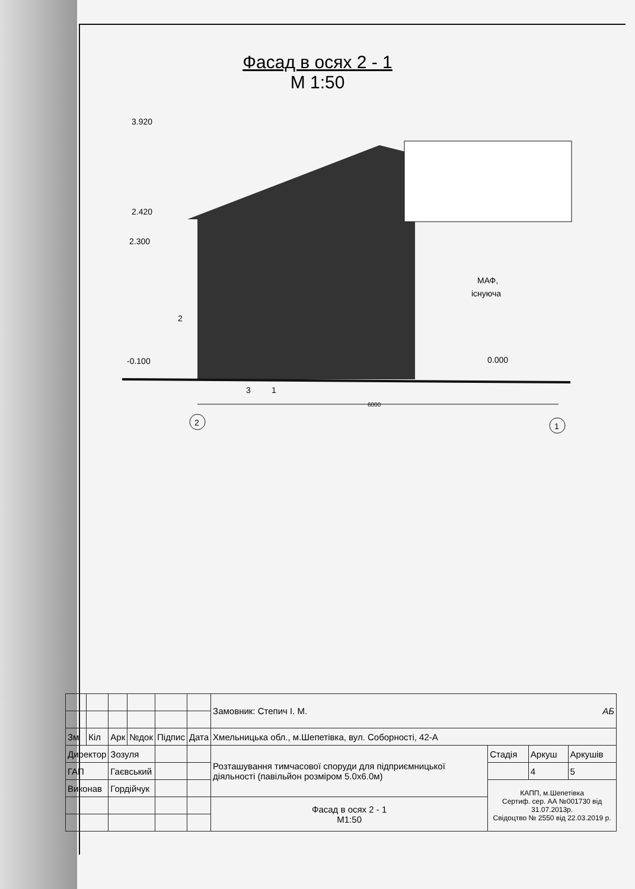Фасад в осях 2 - 1
М 1:50
2
1
3.920
2.420
2.300
-0.100
0.000
2
3
1
6000
МАФ,
існуюча
| | | | | | | Замовник: Степич І. М. АБ | | | |
| Зм | Кіл | Арк | №док | Підпис | Дата | Хмельницька обл., м.Шепетівка, вул. Соборності, 42-А | | | |
| Директор | | Зозуля | | | | Розташування тимчасової споруди для підприємницької діяльності (павільйон розміром 5.0х6.0м) | Стадія | Аркуш | Аркушів |
| ГАП | | Гаєвський | | | | | | 4 | 5 |
| Виконав | | Гордійчук | | | | | КАПП, м.Шепетівка Сертиф. сер. АА №001730 від 31.07.2013р. Свідоцтво № 2550 від 22.03.2019 р. | | |
| | | | | | | Фасад в осях 2 - 1 М1:50 | | | |